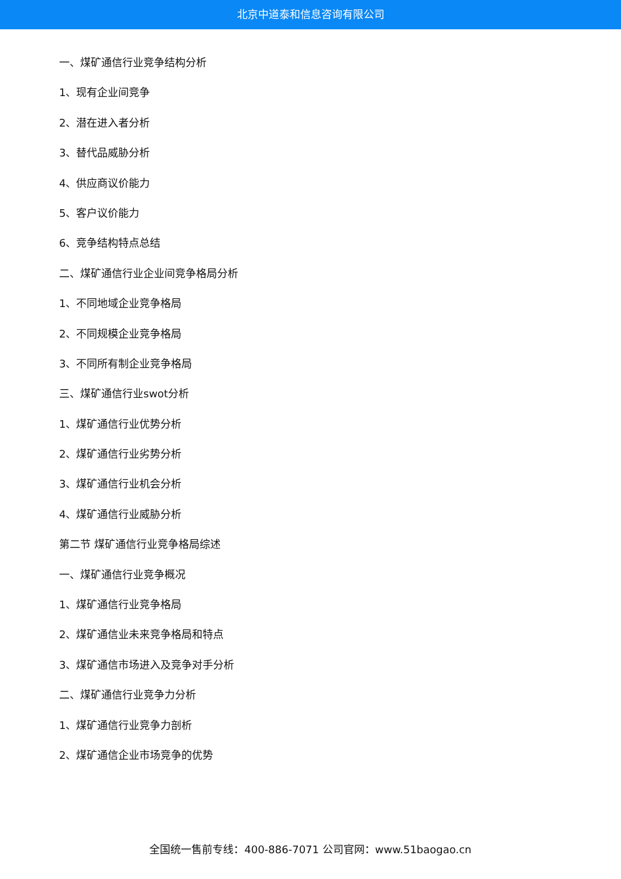北京中道泰和信息咨询有限公司
一、煤矿通信行业竞争结构分析
1、现有企业间竞争
2、潜在进入者分析
3、替代品威胁分析
4、供应商议价能力
5、客户议价能力
6、竞争结构特点总结
二、煤矿通信行业企业间竞争格局分析
1、不同地域企业竞争格局
2、不同规模企业竞争格局
3、不同所有制企业竞争格局
三、煤矿通信行业swot分析
1、煤矿通信行业优势分析
2、煤矿通信行业劣势分析
3、煤矿通信行业机会分析
4、煤矿通信行业威胁分析
第二节 煤矿通信行业竞争格局综述
一、煤矿通信行业竞争概况
1、煤矿通信行业竞争格局
2、煤矿通信业未来竞争格局和特点
3、煤矿通信市场进入及竞争对手分析
二、煤矿通信行业竞争力分析
1、煤矿通信行业竞争力剖析
2、煤矿通信企业市场竞争的优势
全国统一售前专线：400-886-7071 公司官网：www.51baogao.cn